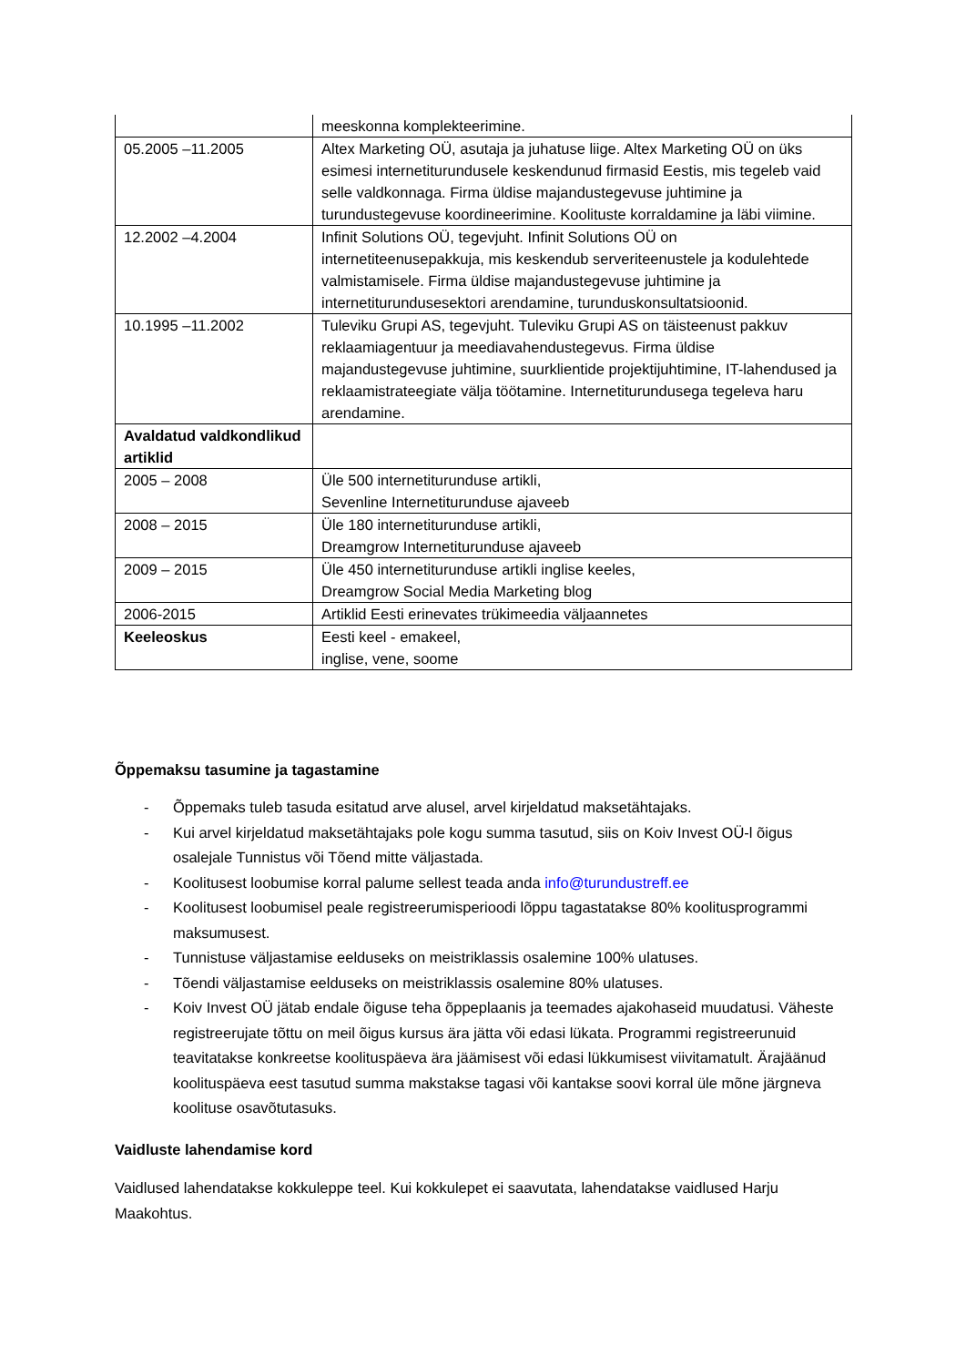| | meeskonna komplekteerimine. |
| 05.2005 –11.2005 | Altex Marketing OÜ, asutaja ja juhatuse liige. Altex Marketing OÜ on üks esimesi internetiturundusele keskendunud firmasid Eestis, mis tegeleb vaid selle valdkonnaga. Firma üldise majandustegevuse juhtimine ja turundustegevuse koordineerimine. Koolituste korraldamine ja läbi viimine. |
| 12.2002 –4.2004 | Infinit Solutions OÜ, tegevjuht. Infinit Solutions OÜ on internetiteenusepakkuja, mis keskendub serveriteenustele ja kodulehtede valmistamisele. Firma üldise majandustegevuse juhtimine ja internetiturundusesektori arendamine, turunduskonsultatsioonid. |
| 10.1995 –11.2002 | Tuleviku Grupi AS, tegevjuht. Tuleviku Grupi AS on täisteenust pakkuv reklaamiagentuur ja meediavahendustegevus. Firma üldise majandustegevuse juhtimine, suurklientide projektijuhtimine, IT-lahendused ja reklaamistrateegiate välja töötamine. Internetiturundusega tegeleva haru arendamine. |
| Avaldatud valdkondlikud artiklid | |
| 2005 – 2008 | Üle 500 internetiturunduse artikli, Sevenline Internetiturunduse ajaveeb |
| 2008 – 2015 | Üle 180 internetiturunduse artikli, Dreamgrow Internetiturunduse ajaveeb |
| 2009 – 2015 | Üle 450 internetiturunduse artikli inglise keeles, Dreamgrow Social Media Marketing blog |
| 2006-2015 | Artiklid Eesti erinevates trükimeedia väljaannetes |
| Keeleoskus | Eesti keel - emakeel, inglise, vene, soome |
Õppemaksu tasumine ja tagastamine
- Õppemaks tuleb tasuda esitatud arve alusel, arvel kirjeldatud maksetähtajaks.
- Kui arvel kirjeldatud maksetähtajaks pole kogu summa tasutud, siis on Koiv Invest OÜ-l õigus osalejale Tunnistus või Tõend mitte väljastada.
- Koolitusest loobumise korral palume sellest teada anda info@turundustreff.ee
- Koolitusest loobumisel peale registreerumisperioodi lõppu tagastatakse 80% koolitusprogrammi maksumusest.
- Tunnistuse väljastamise eelduseks on meistriklassis osalemine 100% ulatuses.
- Tõendi väljastamise eelduseks on meistriklassis osalemine 80% ulatuses.
- Koiv Invest OÜ jätab endale õiguse teha õppeplaanis ja teemades ajakohaseid muudatusi. Väheste registreerujate tõttu on meil õigus kursus ära jätta või edasi lükata. Programmi registreerunuid teavitatakse konkreetse koolituspäeva ära jäämisest või edasi lükkumisest viivitamatult. Ärajäänud koolituspäeva eest tasutud summa makstakse tagasi või kantakse soovi korral üle mõne järgneva koolituse osavõtutasuks.
Vaidluste lahendamise kord
Vaidlused lahendatakse kokkuleppe teel. Kui kokkulepet ei saavutata, lahendatakse vaidlused Harju Maakohtus.